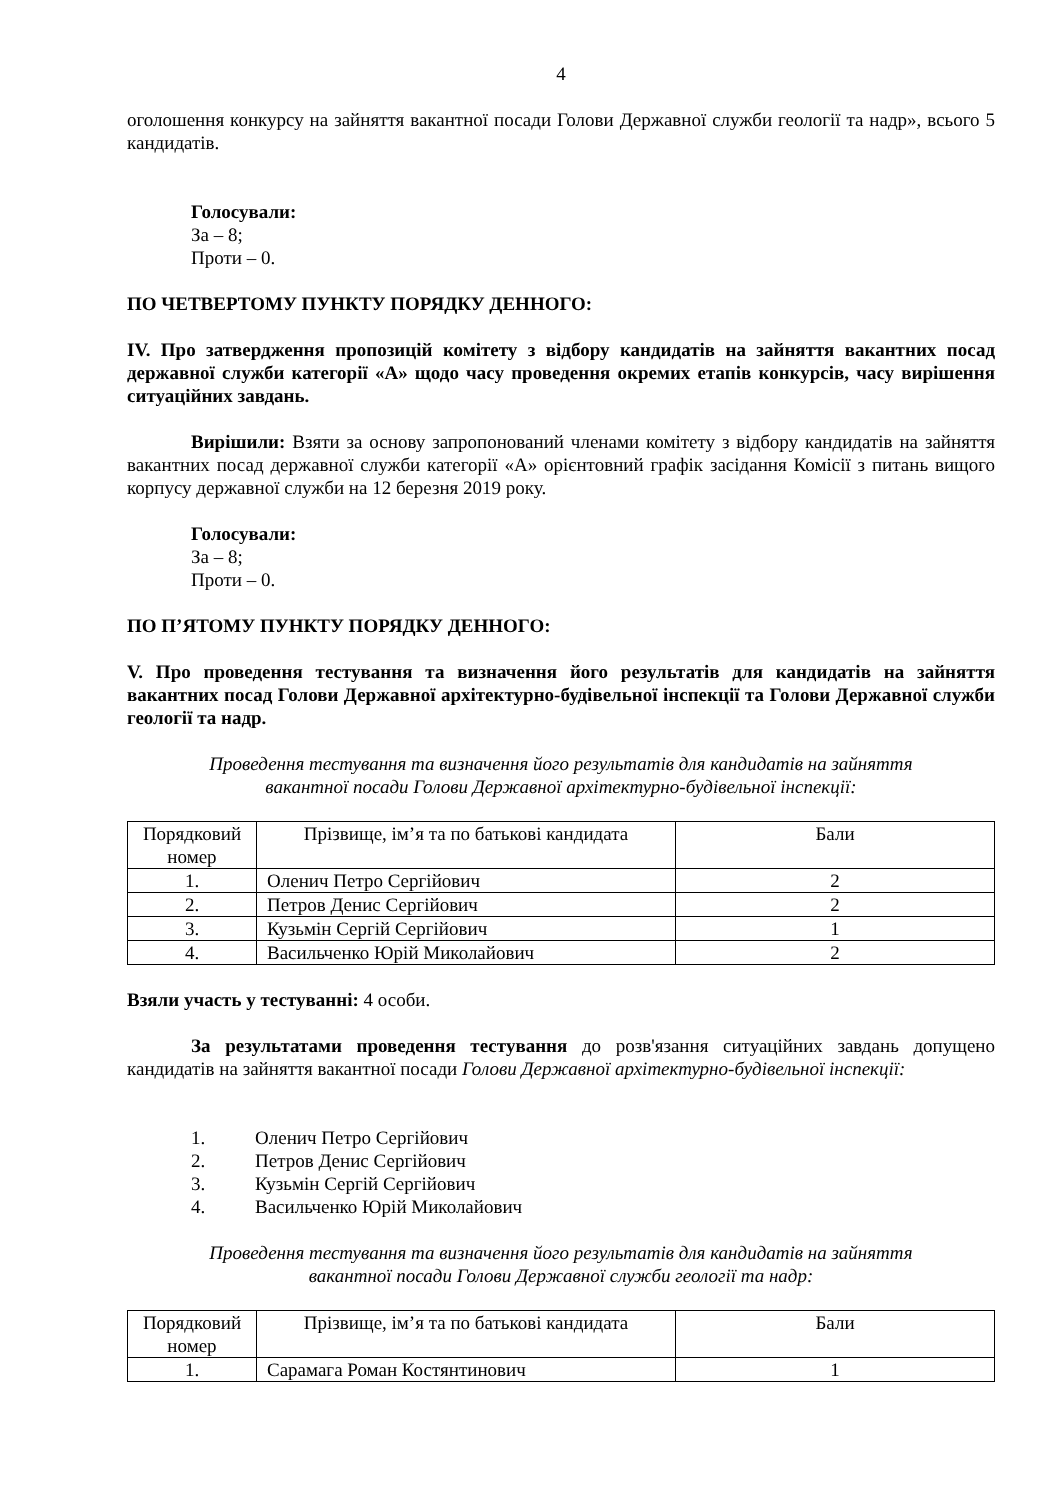4
оголошення конкурсу на зайняття вакантної посади Голови Державної служби геології та надр», всього 5 кандидатів.
Голосували:
За – 8;
Проти – 0.
ПО ЧЕТВЕРТОМУ ПУНКТУ ПОРЯДКУ ДЕННОГО:
IV. Про затвердження пропозицій комітету з відбору кандидатів на зайняття вакантних посад державної служби категорії «А» щодо часу проведення окремих етапів конкурсів, часу вирішення ситуаційних завдань.
Вирішили: Взяти за основу запропонований членами комітету з відбору кандидатів на зайняття вакантних посад державної служби категорії «А» орієнтовний графік засідання Комісії з питань вищого корпусу державної служби на 12 березня 2019 року.
Голосували:
За – 8;
Проти – 0.
ПО П’ЯТОМУ ПУНКТУ ПОРЯДКУ ДЕННОГО:
V. Про проведення тестування та визначення його результатів для кандидатів на зайняття вакантних посад Голови Державної архітектурно-будівельної інспекції та Голови Державної служби геології та надр.
Проведення тестування та визначення його результатів для кандидатів на зайняття
вакантної посади Голови Державної архітектурно-будівельної інспекції:
| Порядковий номер | Прізвище, ім’я та по батькові кандидата | Бали |
| --- | --- | --- |
| 1. | Оленич Петро Сергійович | 2 |
| 2. | Петров Денис Сергійович | 2 |
| 3. | Кузьмін Сергій Сергійович | 1 |
| 4. | Васильченко Юрій Миколайович | 2 |
Взяли участь у тестуванні: 4 особи.
За результатами проведення тестування до розв'язання ситуаційних завдань допущено кандидатів на зайняття вакантної посади Голови Державної архітектурно-будівельної інспекції:
1. Оленич Петро Сергійович
2. Петров Денис Сергійович
3. Кузьмін Сергій Сергійович
4. Васильченко Юрій Миколайович
Проведення тестування та визначення його результатів для кандидатів на зайняття
вакантної посади Голови Державної служби геології та надр:
| Порядковий номер | Прізвище, ім’я та по батькові кандидата | Бали |
| --- | --- | --- |
| 1. | Сарамага Роман Костянтинович | 1 |